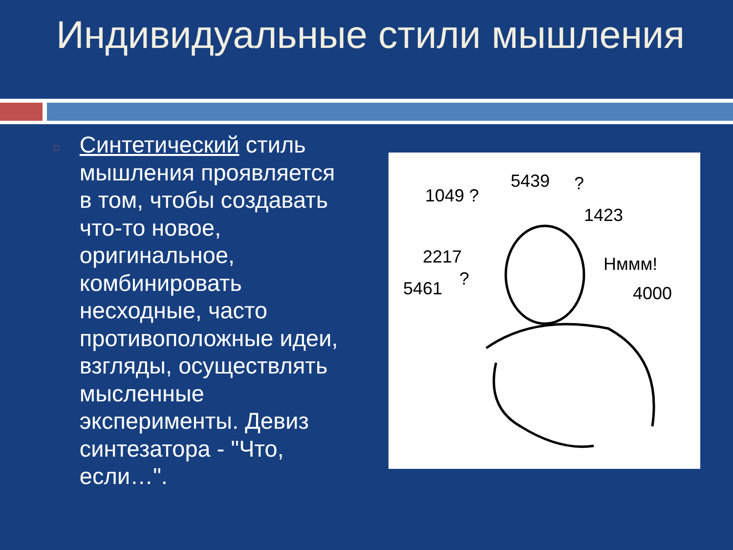Индивидуальные стили мышления
□
Синтетический стиль мышления проявляется в том, чтобы создавать что-то новое, оригинальное, комбинировать несходные, часто противоположные идеи, взгляды, осуществлять мысленные эксперименты. Девиз синтезатора - "Что, если…".
1049 ?
5439
?
1423
2217
Hммм!
?
5461
4000